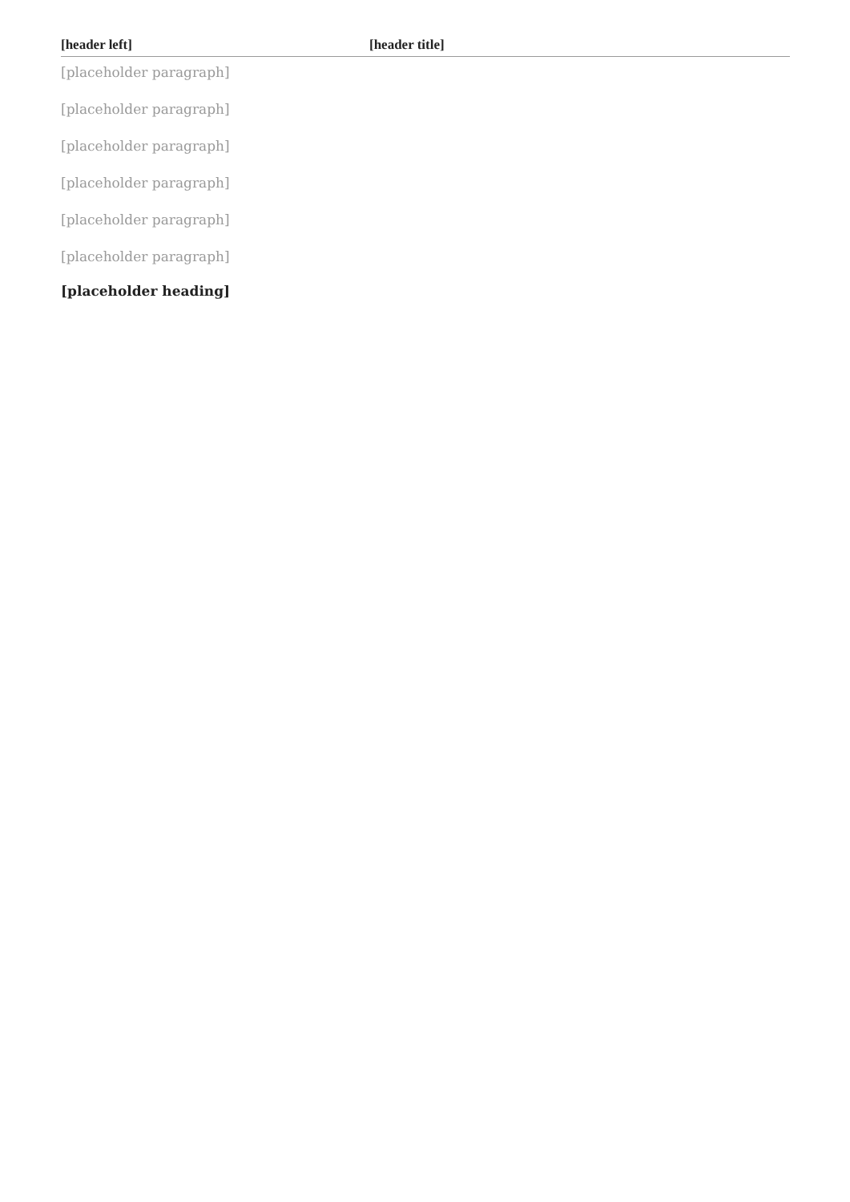[header left] [header title]
[placeholder paragraph]
[placeholder paragraph]
[placeholder paragraph]
[placeholder paragraph]
[placeholder paragraph]
[placeholder paragraph]
[placeholder heading]